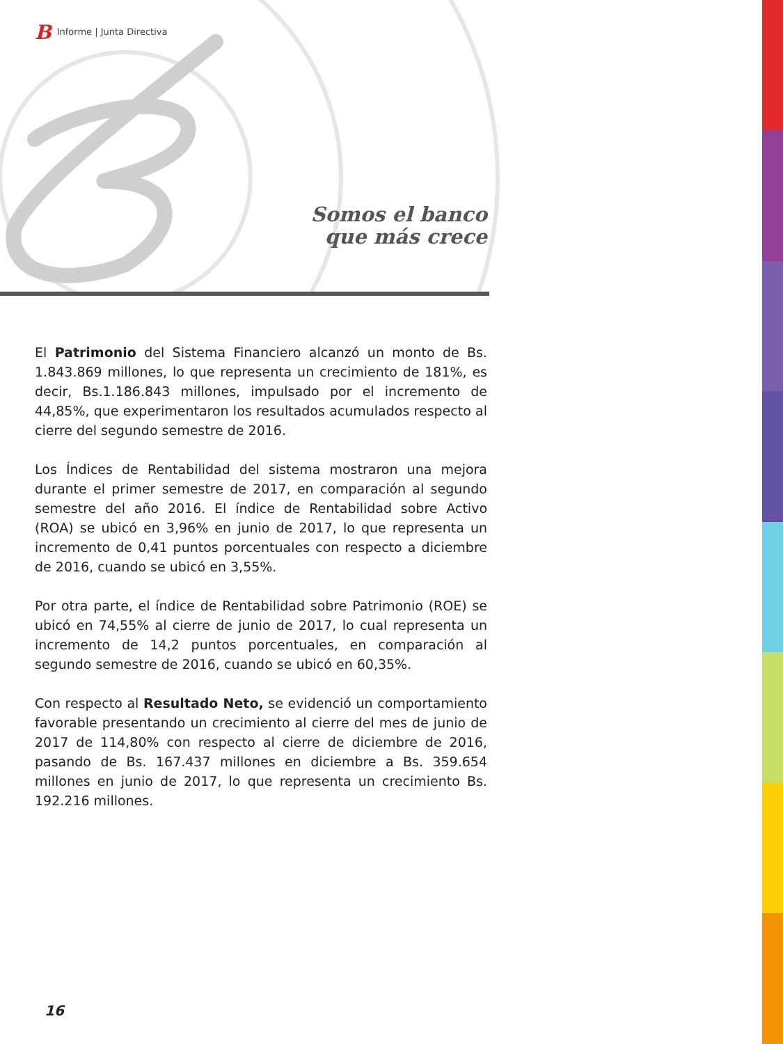B Informe | Junta Directiva
Somos el banco
que más crece
El Patrimonio del Sistema Financiero alcanzó un monto de Bs. 1.843.869 millones, lo que representa un crecimiento de 181%, es decir, Bs.1.186.843 millones, impulsado por el incremento de 44,85%, que experimentaron los resultados acumulados respecto al cierre del segundo semestre de 2016.
Los Índices de Rentabilidad del sistema mostraron una mejora durante el primer semestre de 2017, en comparación al segundo semestre del año 2016. El índice de Rentabilidad sobre Activo (ROA) se ubicó en 3,96% en junio de 2017, lo que representa un incremento de 0,41 puntos porcentuales con respecto a diciembre de 2016, cuando se ubicó en 3,55%.
Por otra parte, el índice de Rentabilidad sobre Patrimonio (ROE) se ubicó en 74,55% al cierre de junio de 2017, lo cual representa un incremento de 14,2 puntos porcentuales, en comparación al segundo semestre de 2016, cuando se ubicó en 60,35%.
Con respecto al Resultado Neto, se evidenció un comportamiento favorable presentando un crecimiento al cierre del mes de junio de 2017 de 114,80% con respecto al cierre de diciembre de 2016, pasando de Bs. 167.437 millones en diciembre a Bs. 359.654 millones en junio de 2017, lo que representa un crecimiento Bs. 192.216 millones.
16